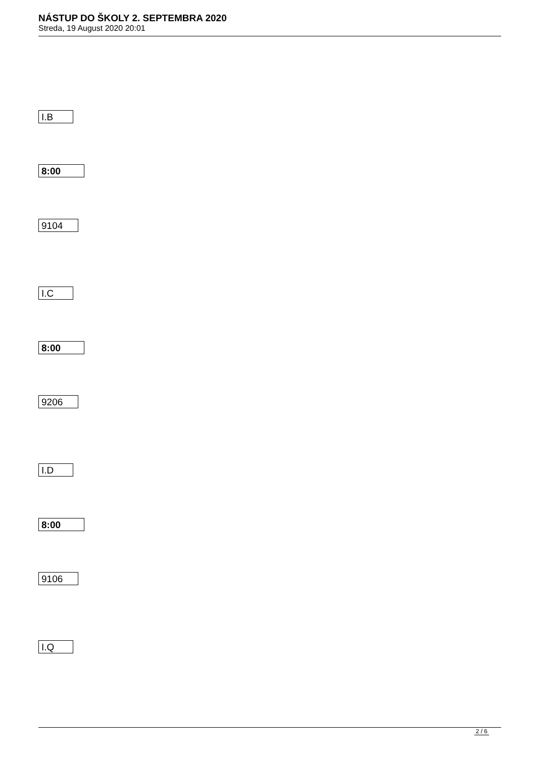NÁSTUP DO ŠKOLY 2. SEPTEMBRA 2020
Streda, 19 August 2020 20:01
I.B
8:00
9104
I.C
8:00
9206
I.D
8:00
9106
I.Q
2 / 6